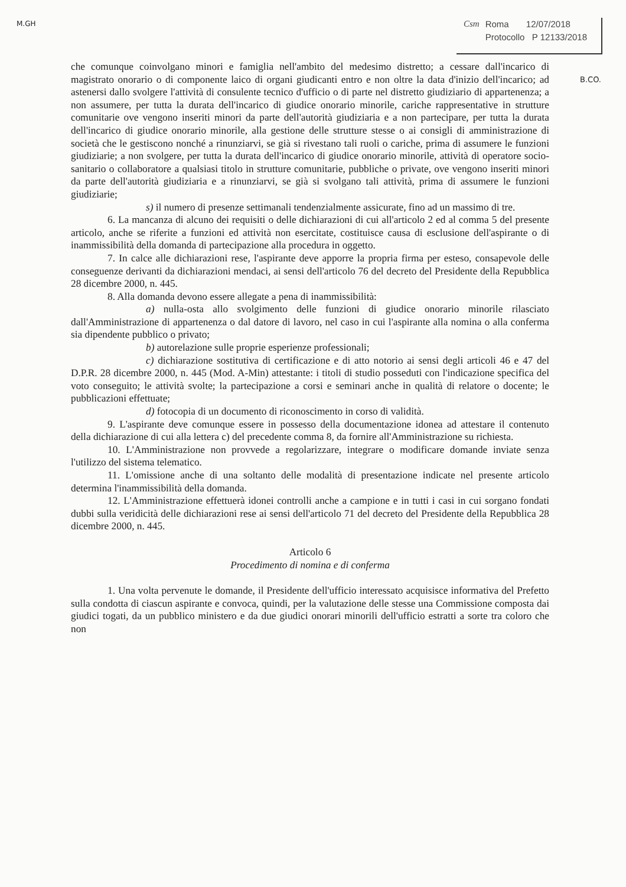M.GH
Csm Roma 12/07/2018
Protocollo P 12133/2018
B.CO.
che comunque coinvolgano minori e famiglia nell'ambito del medesimo distretto; a cessare dall'incarico di magistrato onorario o di componente laico di organi giudicanti entro e non oltre la data d'inizio dell'incarico; ad astenersi dallo svolgere l'attività di consulente tecnico d'ufficio o di parte nel distretto giudiziario di appartenenza; a non assumere, per tutta la durata dell'incarico di giudice onorario minorile, cariche rappresentative in strutture comunitarie ove vengono inseriti minori da parte dell'autorità giudiziaria e a non partecipare, per tutta la durata dell'incarico di giudice onorario minorile, alla gestione delle strutture stesse o ai consigli di amministrazione di società che le gestiscono nonché a rinunziarvi, se già si rivestano tali ruoli o cariche, prima di assumere le funzioni giudiziarie; a non svolgere, per tutta la durata dell'incarico di giudice onorario minorile, attività di operatore socio-sanitario o collaboratore a qualsiasi titolo in strutture comunitarie, pubbliche o private, ove vengono inseriti minori da parte dell'autorità giudiziaria e a rinunziarvi, se già si svolgano tali attività, prima di assumere le funzioni giudiziarie;
s) il numero di presenze settimanali tendenzialmente assicurate, fino ad un massimo di tre.
6. La mancanza di alcuno dei requisiti o delle dichiarazioni di cui all'articolo 2 ed al comma 5 del presente articolo, anche se riferite a funzioni ed attività non esercitate, costituisce causa di esclusione dell'aspirante o di inammissibilità della domanda di partecipazione alla procedura in oggetto.
7. In calce alle dichiarazioni rese, l'aspirante deve apporre la propria firma per esteso, consapevole delle conseguenze derivanti da dichiarazioni mendaci, ai sensi dell'articolo 76 del decreto del Presidente della Repubblica 28 dicembre 2000, n. 445.
8. Alla domanda devono essere allegate a pena di inammissibilità:
a) nulla-osta allo svolgimento delle funzioni di giudice onorario minorile rilasciato dall'Amministrazione di appartenenza o dal datore di lavoro, nel caso in cui l'aspirante alla nomina o alla conferma sia dipendente pubblico o privato;
b) autorelazione sulle proprie esperienze professionali;
c) dichiarazione sostitutiva di certificazione e di atto notorio ai sensi degli articoli 46 e 47 del D.P.R. 28 dicembre 2000, n. 445 (Mod. A-Min) attestante: i titoli di studio posseduti con l'indicazione specifica del voto conseguito; le attività svolte; la partecipazione a corsi e seminari anche in qualità di relatore o docente; le pubblicazioni effettuate;
d) fotocopia di un documento di riconoscimento in corso di validità.
9. L'aspirante deve comunque essere in possesso della documentazione idonea ad attestare il contenuto della dichiarazione di cui alla lettera c) del precedente comma 8, da fornire all'Amministrazione su richiesta.
10. L'Amministrazione non provvede a regolarizzare, integrare o modificare domande inviate senza l'utilizzo del sistema telematico.
11. L'omissione anche di una soltanto delle modalità di presentazione indicate nel presente articolo determina l'inammissibilità della domanda.
12. L'Amministrazione effettuerà idonei controlli anche a campione e in tutti i casi in cui sorgano fondati dubbi sulla veridicità delle dichiarazioni rese ai sensi dell'articolo 71 del decreto del Presidente della Repubblica 28 dicembre 2000, n. 445.
Articolo 6
Procedimento di nomina e di conferma
1. Una volta pervenute le domande, il Presidente dell'ufficio interessato acquisisce informativa del Prefetto sulla condotta di ciascun aspirante e convoca, quindi, per la valutazione delle stesse una Commissione composta dai giudici togati, da un pubblico ministero e da due giudici onorari minorili dell'ufficio estratti a sorte tra coloro che non